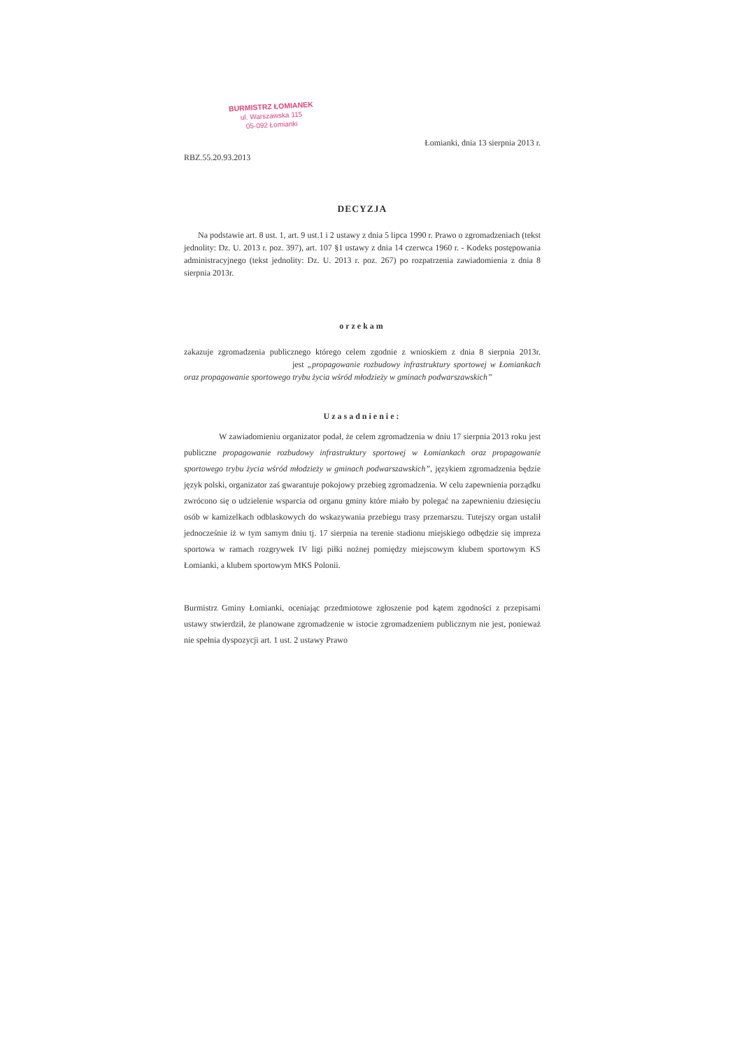BURMISTRZ ŁOMIANEK
ul. Warszawska 115
05-092 Łomianki
Łomianki, dnia 13 sierpnia 2013 r.
RBZ.55.20.93.2013
DECYZJA
Na podstawie art. 8 ust. 1, art. 9 ust.1 i 2 ustawy z dnia 5 lipca 1990 r. Prawo o zgromadzeniach (tekst jednolity: Dz. U. 2013 r. poz. 397), art. 107 §1 ustawy z dnia 14 czerwca 1960 r. - Kodeks postępowania administracyjnego (tekst jednolity: Dz. U. 2013 r. poz. 267) po rozpatrzenia zawiadomienia z dnia 8 sierpnia 2013r.
orzekam
zakazuje zgromadzenia publicznego którego celem zgodnie z wnioskiem z dnia 8 sierpnia 2013r. jest „propagowanie rozbudowy infrastruktury sportowej w Łomiankach oraz propagowanie sportowego trybu życia wśród młodzieży w gminach podwarszawskich”
Uzasadnienie:
W zawiadomieniu organizator podał, że celem zgromadzenia w dniu 17 sierpnia 2013 roku jest publiczne propagowanie rozbudowy infrastruktury sportowej w Łomiankach oraz propagowanie sportowego trybu życia wśród młodzieży w gminach podwarszawskich”, językiem zgromadzenia będzie język polski, organizator zaś gwarantuje pokojowy przebieg zgromadzenia. W celu zapewnienia porządku zwrócono się o udzielenie wsparcia od organu gminy które miało by polegać na zapewnieniu dziesięciu osób w kamizelkach odblaskowych do wskazywania przebiegu trasy przemarszu. Tutejszy organ ustalił jednocześnie iż w tym samym dniu tj. 17 sierpnia na terenie stadionu miejskiego odbędzie się impreza sportowa w ramach rozgrywek IV ligi piłki nożnej pomiędzy miejscowym klubem sportowym KS Łomianki, a klubem sportowym MKS Polonii.
Burmistrz Gminy Łomianki, oceniając przedmiotowe zgłoszenie pod kątem zgodności z przepisami ustawy stwierdził, że planowane zgromadzenie w istocie zgromadzeniem publicznym nie jest, ponieważ nie spełnia dyspozycji art. 1 ust. 2 ustawy Prawo